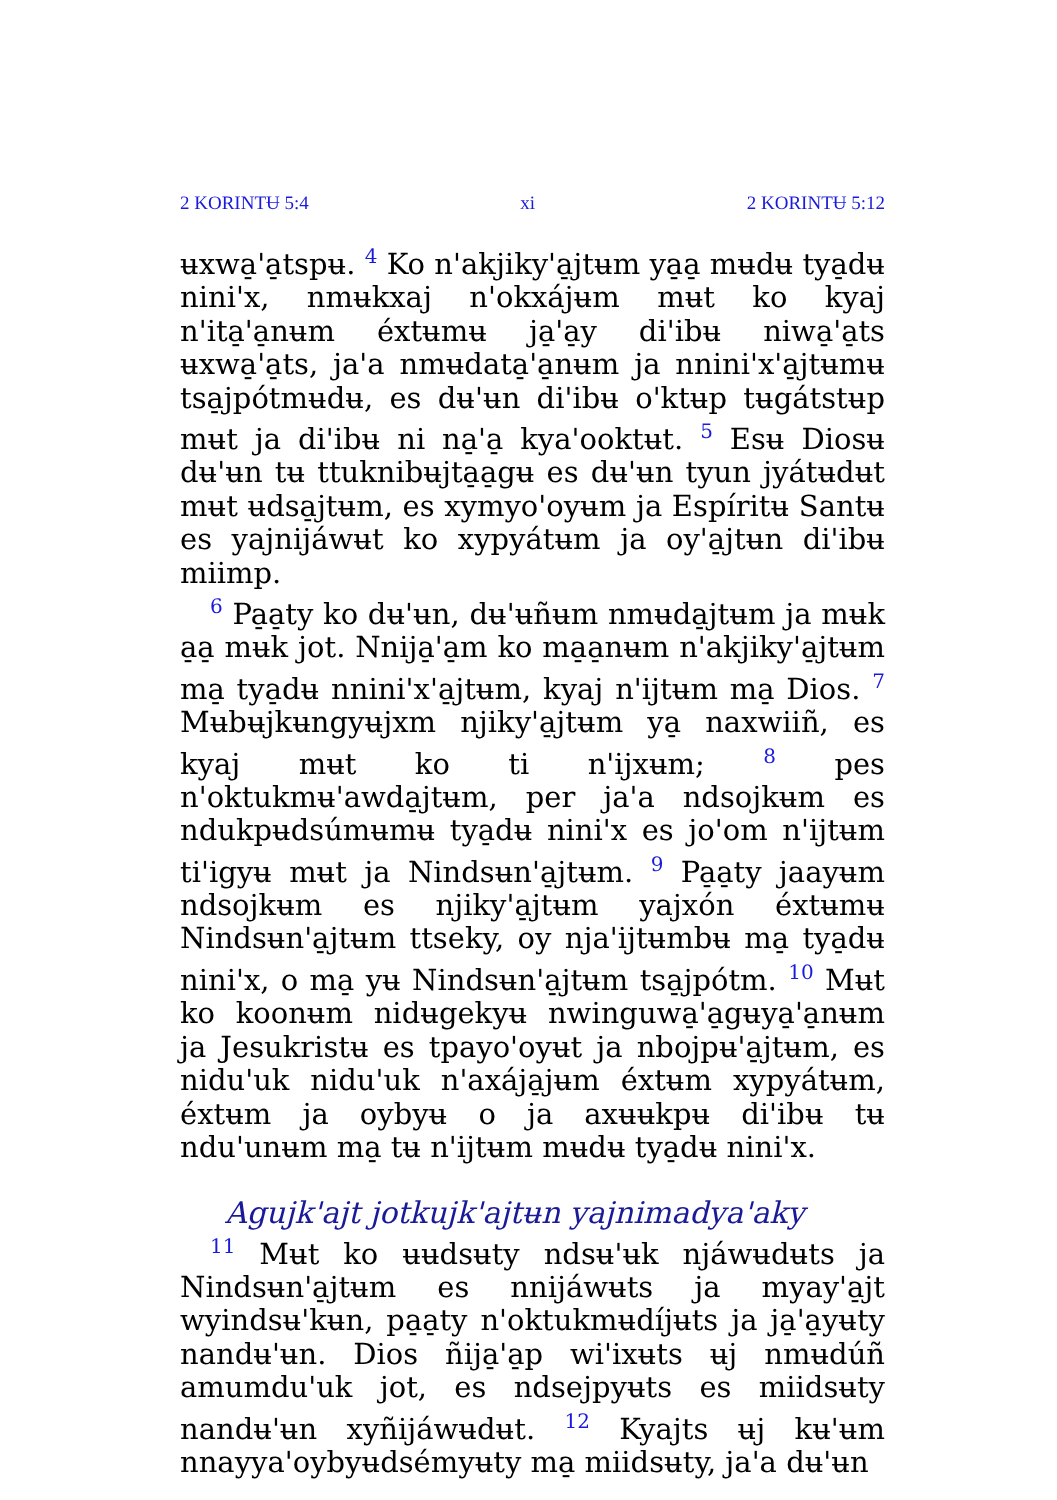2 KORINTɄ 5:4 xi 2 KORINTɄ 5:12
ʉxwa̠ꞌa̠tspʉ. <sup>4</sup> Ko nꞌakjikyꞌa̠jtʉm ya̠a̠ mʉdʉ tya̠dʉ niniꞌx, nmʉkxaj nꞌokxájʉm mʉt ko kyaj nꞌita̠ꞌa̠nʉm éxtʉmʉ ja̠ꞌa̠y diꞌibʉ niwa̠ꞌa̠ts ʉxwa̠ꞌa̠ts, jaꞌa nmʉdata̠ꞌa̠nʉm ja nniniꞌxꞌa̠jtʉmʉ tsa̠jpótmʉdʉ, es dʉꞌʉn diꞌibʉ oꞌktʉp tʉgátstʉp mʉt ja diꞌibʉ ni na̠ꞌa̠ kyaꞌooktʉt. <sup>5</sup> Esʉ Diosʉ dʉꞌʉn tʉ ttuknibʉjta̠a̠gʉ es dʉꞌʉn tyun jyátʉdʉt mʉt ʉdsa̠jtʉm, es xymyoꞌoyʉm ja Espíritʉ Santʉ es yajnijáwʉt ko xypyátʉm ja oyꞌa̠jtʉn diꞌibʉ miimp.
<sup>6</sup> Pa̠a̠ty ko dʉꞌʉn, dʉꞌʉñʉm nmʉda̠jtʉm ja mʉk a̠a̠ mʉk jot. Nnija̠ꞌa̠m ko ma̠a̠nʉm nꞌakjikyꞌa̠jtʉm ma̠ tya̠dʉ nniniꞌxꞌa̠jtʉm, kyaj nꞌijtʉm ma̠ Dios. <sup>7</sup> Mʉbʉjkʉngyʉjxm njikyꞌa̠jtʉm ya̠ naxwiiñ, es kyaj mʉt ko ti nꞌijxʉm; <sup>8</sup> pes nꞌoktukmʉꞌawda̠jtʉm, per jaꞌa ndsojkʉm es ndukpʉdsúmʉmʉ tya̠dʉ niniꞌx es joꞌom nꞌijtʉm tiꞌigyʉ mʉt ja Nindsʉnꞌa̠jtʉm. <sup>9</sup> Pa̠a̠ty jaayʉm ndsojkʉm es njikyꞌa̠jtʉm yajxón éxtʉmʉ Nindsʉnꞌa̠jtʉm ttseky, oy njaꞌijtʉmbʉ ma̠ tya̠dʉ niniꞌx, o ma̠ yʉ Nindsʉnꞌa̠jtʉm tsa̠jpótm. <sup>10</sup> Mʉt ko koonʉm nidʉgekyʉ nwinguwa̠ꞌa̠gʉya̠ꞌa̠nʉm ja Jesukristʉ es tpayoꞌoyʉt ja nbojpʉꞌa̠jtʉm, es niduꞌuk niduꞌuk nꞌaxája̠jʉm éxtʉm xypyátʉm, éxtʉm ja oybyʉ o ja axʉʉkpʉ diꞌibʉ tʉ nduꞌunʉm ma̠ tʉ nꞌijtʉm mʉdʉ tya̠dʉ niniꞌx.
Agujkꞌajt jotkujkꞌajtʉn yajnimadyaꞌaky
<sup>11</sup> Mʉt ko ʉʉdsʉty ndsʉꞌʉk njáwʉdʉts ja Nindsʉnꞌa̠jtʉm es nnijáwʉts ja myayꞌa̠jt wyindsʉꞌkʉn, pa̠a̠ty nꞌoktukmʉdíjʉts ja ja̠ꞌa̠yʉty nandʉꞌʉn. Dios ñija̠ꞌa̠p wiꞌixʉts ʉj nmʉdúñ amumduꞌuk jot, es ndsejpyʉts es miidsʉty nandʉꞌʉn xyñijáwʉdʉt. <sup>12</sup> Kyajts ʉj kʉꞌʉm nnayyaꞌoybyʉdsémyʉty ma̠ miidsʉty, jaꞌa dʉꞌʉn